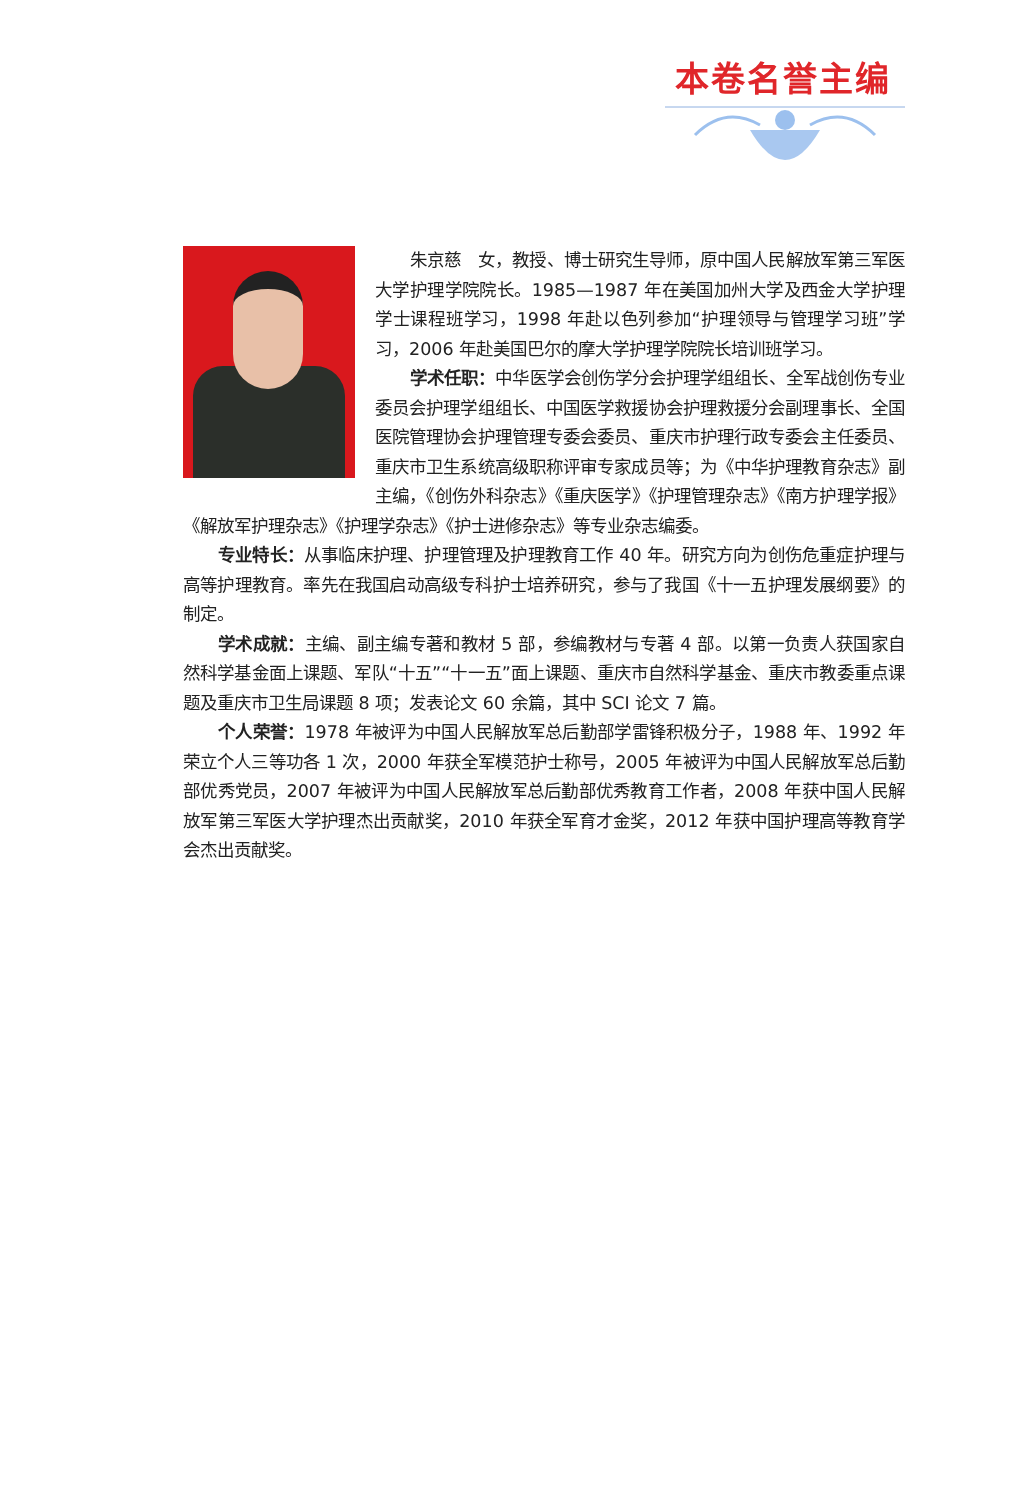本卷名誉主编
朱京慈　女，教授、博士研究生导师，原中国人民解放军第三军医大学护理学院院长。1985—1987 年在美国加州大学及西金大学护理学士课程班学习，1998 年赴以色列参加“护理领导与管理学习班”学习，2006 年赴美国巴尔的摩大学护理学院院长培训班学习。
学术任职：中华医学会创伤学分会护理学组组长、全军战创伤专业委员会护理学组组长、中国医学救援协会护理救援分会副理事长、全国医院管理协会护理管理专委会委员、重庆市护理行政专委会主任委员、重庆市卫生系统高级职称评审专家成员等；为《中华护理教育杂志》副主编，《创伤外科杂志》《重庆医学》《护理管理杂志》《南方护理学报》《解放军护理杂志》《护理学杂志》《护士进修杂志》等专业杂志编委。
专业特长：从事临床护理、护理管理及护理教育工作 40 年。研究方向为创伤危重症护理与高等护理教育。率先在我国启动高级专科护士培养研究，参与了我国《十一五护理发展纲要》的制定。
学术成就：主编、副主编专著和教材 5 部，参编教材与专著 4 部。以第一负责人获国家自然科学基金面上课题、军队“十五”“十一五”面上课题、重庆市自然科学基金、重庆市教委重点课题及重庆市卫生局课题 8 项；发表论文 60 余篇，其中 SCI 论文 7 篇。
个人荣誉：1978 年被评为中国人民解放军总后勤部学雷锋积极分子，1988 年、1992 年荣立个人三等功各 1 次，2000 年获全军模范护士称号，2005 年被评为中国人民解放军总后勤部优秀党员，2007 年被评为中国人民解放军总后勤部优秀教育工作者，2008 年获中国人民解放军第三军医大学护理杰出贡献奖，2010 年获全军育才金奖，2012 年获中国护理高等教育学会杰出贡献奖。